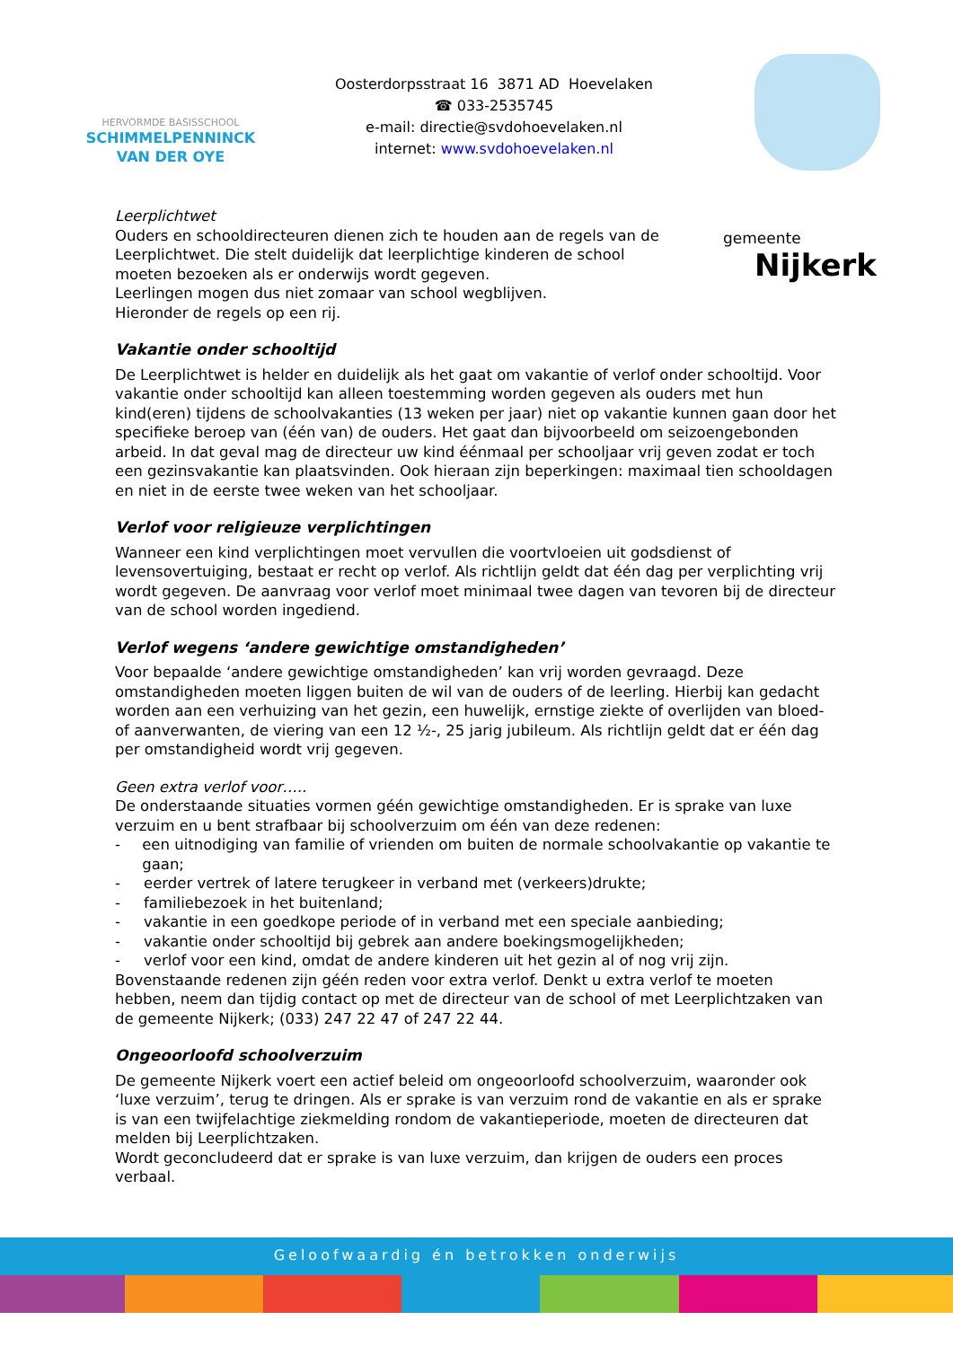HERVORMDE BASISSCHOOL
SCHIMMELPENNINCK
VAN DER OYE
Oosterdorpsstraat 16 3871 AD Hoevelaken
☎ 033-2535745
e-mail: directie@svdohoevelaken.nl
internet: www.svdohoevelaken.nl
gemeente
Nijkerk
Leerplichtwet
Ouders en schooldirecteuren dienen zich te houden aan de regels van de Leerplichtwet. Die stelt duidelijk dat leerplichtige kinderen de school moeten bezoeken als er onderwijs wordt gegeven.
Leerlingen mogen dus niet zomaar van school wegblijven.
Hieronder de regels op een rij.
Vakantie onder schooltijd
De Leerplichtwet is helder en duidelijk als het gaat om vakantie of verlof onder schooltijd. Voor vakantie onder schooltijd kan alleen toestemming worden gegeven als ouders met hun kind(eren) tijdens de schoolvakanties (13 weken per jaar) niet op vakantie kunnen gaan door het specifieke beroep van (één van) de ouders. Het gaat dan bijvoorbeeld om seizoengebonden arbeid. In dat geval mag de directeur uw kind éénmaal per schooljaar vrij geven zodat er toch een gezinsvakantie kan plaatsvinden. Ook hieraan zijn beperkingen: maximaal tien schooldagen en niet in de eerste twee weken van het schooljaar.
Verlof voor religieuze verplichtingen
Wanneer een kind verplichtingen moet vervullen die voortvloeien uit godsdienst of levensovertuiging, bestaat er recht op verlof. Als richtlijn geldt dat één dag per verplichting vrij wordt gegeven. De aanvraag voor verlof moet minimaal twee dagen van tevoren bij de directeur van de school worden ingediend.
Verlof wegens ‘andere gewichtige omstandigheden’
Voor bepaalde ‘andere gewichtige omstandigheden’ kan vrij worden gevraagd. Deze omstandigheden moeten liggen buiten de wil van de ouders of de leerling. Hierbij kan gedacht worden aan een verhuizing van het gezin, een huwelijk, ernstige ziekte of overlijden van bloed- of aanverwanten, de viering van een 12 ½-, 25 jarig jubileum. Als richtlijn geldt dat er één dag per omstandigheid wordt vrij gegeven.
Geen extra verlof voor…..
De onderstaande situaties vormen géén gewichtige omstandigheden. Er is sprake van luxe verzuim en u bent strafbaar bij schoolverzuim om één van deze redenen:
- een uitnodiging van familie of vrienden om buiten de normale schoolvakantie op vakantie te gaan;
- eerder vertrek of latere terugkeer in verband met (verkeers)drukte;
- familiebezoek in het buitenland;
- vakantie in een goedkope periode of in verband met een speciale aanbieding;
- vakantie onder schooltijd bij gebrek aan andere boekingsmogelijkheden;
- verlof voor een kind, omdat de andere kinderen uit het gezin al of nog vrij zijn.
Bovenstaande redenen zijn géén reden voor extra verlof. Denkt u extra verlof te moeten hebben, neem dan tijdig contact op met de directeur van de school of met Leerplichtzaken van de gemeente Nijkerk; (033) 247 22 47 of 247 22 44.
Ongeoorloofd schoolverzuim
De gemeente Nijkerk voert een actief beleid om ongeoorloofd schoolverzuim, waaronder ook ‘luxe verzuim’, terug te dringen. Als er sprake is van verzuim rond de vakantie en als er sprake is van een twijfelachtige ziekmelding rondom de vakantieperiode, moeten de directeuren dat melden bij Leerplichtzaken.
Wordt geconcludeerd dat er sprake is van luxe verzuim, dan krijgen de ouders een proces verbaal.
Geloofwaardig én betrokken onderwijs